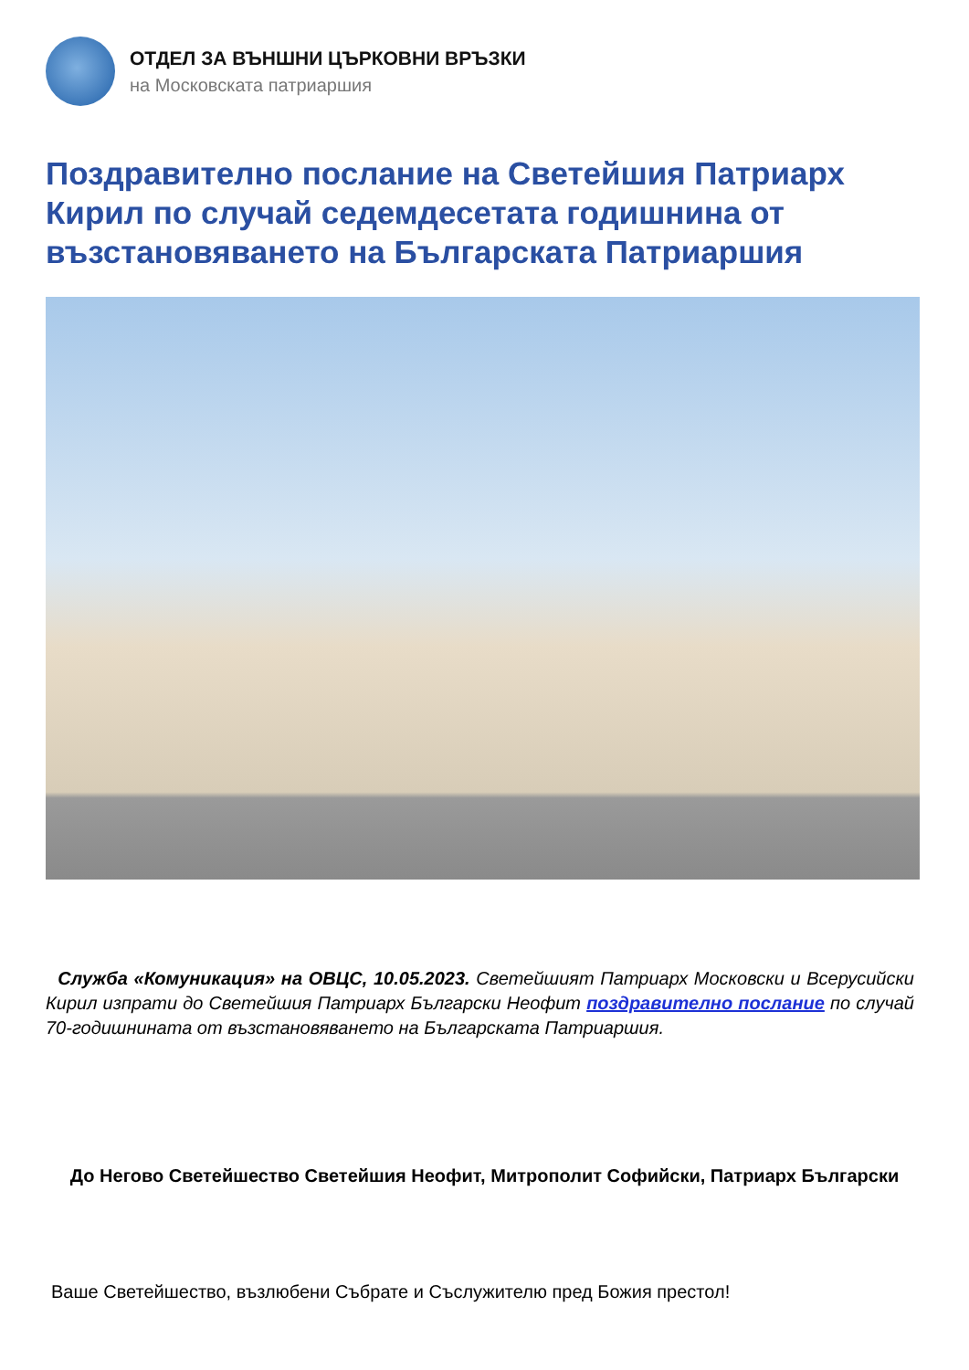ОТДЕЛ ЗА ВЪНШНИ ЦЪРКОВНИ ВРЪЗКИ
на Московската патриаршия
Поздравително послание на Светейшия Патриарх Кирил по случай седемдесетата годишнина от възстановяването на Българската Патриаршия
Служба «Комуникация» на ОВЦС, 10.05.2023. Светейшият Патриарх Московски и Всерусийски Кирил изпрати до Светейшия Патриарх Български Неофит поздравително послание по случай 70-годишнината от възстановяването на Българската Патриаршия.
До Негово Светейшество Светейшия Неофит, Митрополит Софийски, Патриарх Български
Ваше Светейшество, възлюбени Събрате и Съслужителю пред Божия престол!